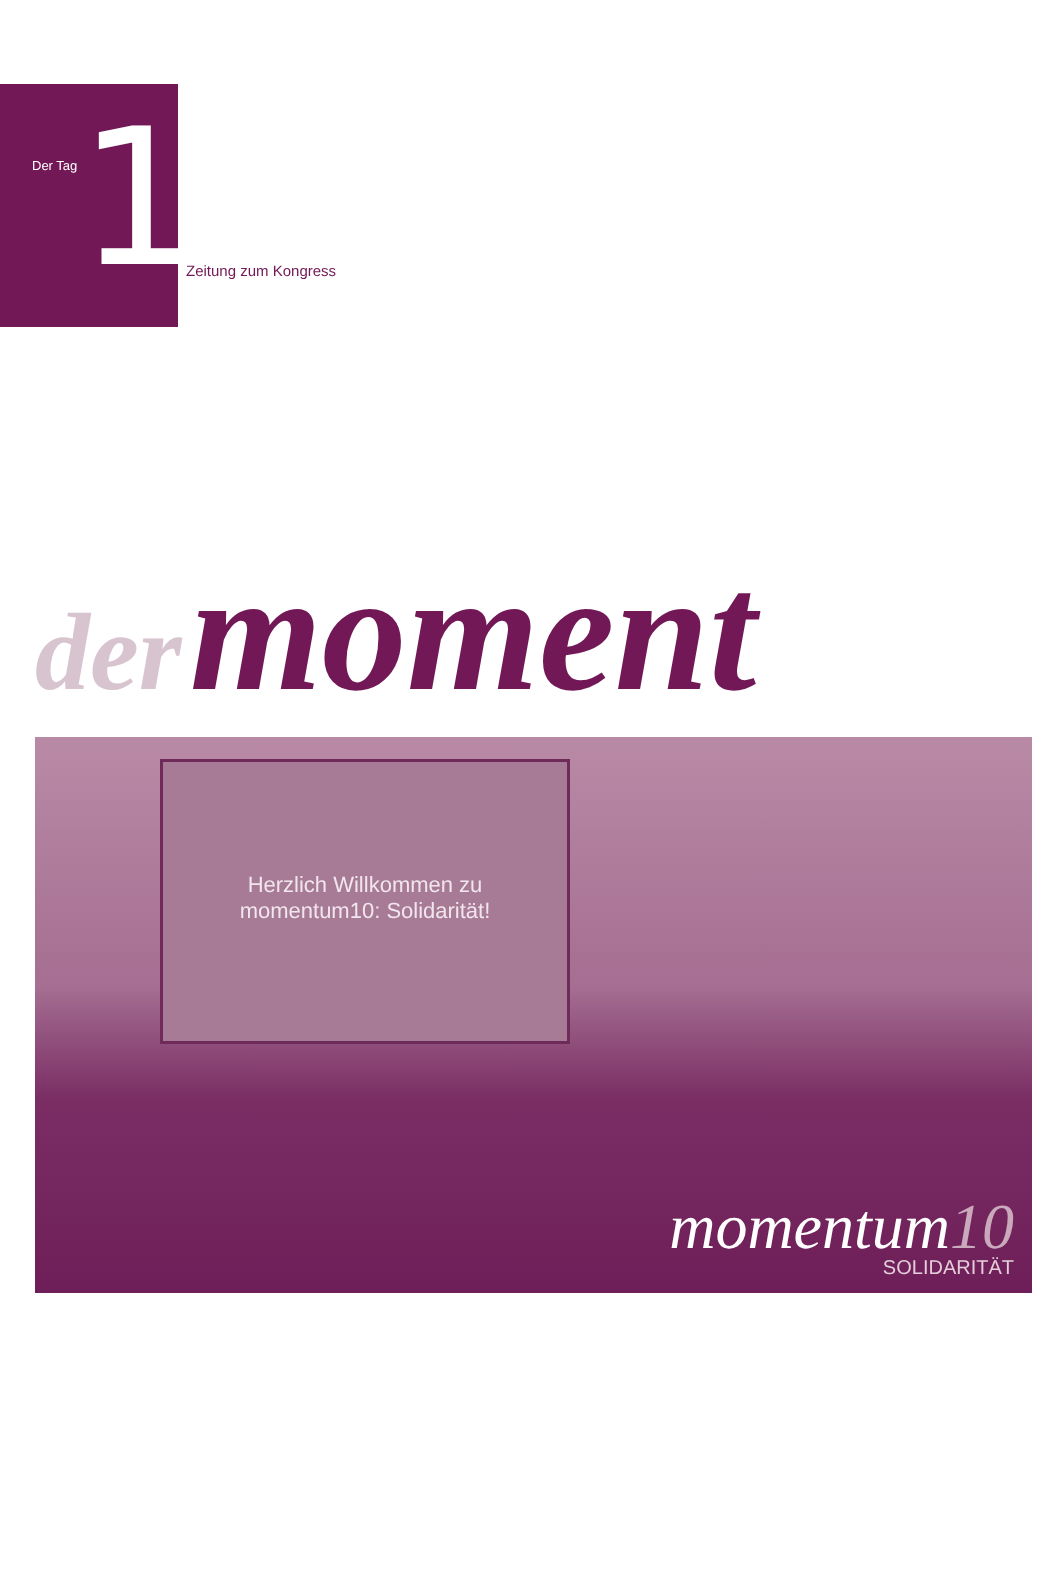Der Tag 1
Zeitung zum Kongress
der moment
Herzlich Willkommen zu
momentum10: Solidarität!
momentum10
SOLIDARITÄT